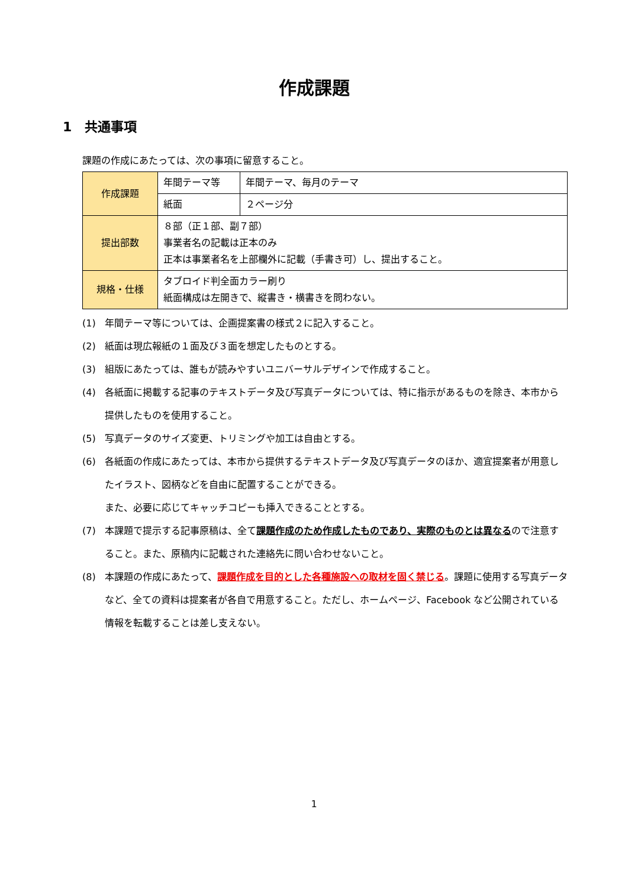作成課題
1　共通事項
課題の作成にあたっては、次の事項に留意すること。
| 作成課題 | 年間テーマ等 | 年間テーマ、毎月のテーマ |
| | 紙面 | ２ページ分 |
| 提出部数 | ８部（正１部、副７部） 事業者名の記載は正本のみ 正本は事業者名を上部欄外に記載（手書き可）し、提出すること。 | |
| 規格・仕様 | タブロイド判全面カラー刷り 紙面構成は左開きで、縦書き・横書きを問わない。 | |
(1) 年間テーマ等については、企画提案書の様式２に記入すること。
(2) 紙面は現広報紙の１面及び３面を想定したものとする。
(3) 組版にあたっては、誰もが読みやすいユニバーサルデザインで作成すること。
(4) 各紙面に掲載する記事のテキストデータ及び写真データについては、特に指示があるものを除き、本市から提供したものを使用すること。
(5) 写真データのサイズ変更、トリミングや加工は自由とする。
(6) 各紙面の作成にあたっては、本市から提供するテキストデータ及び写真データのほか、適宜提案者が用意したイラスト、図柄などを自由に配置することができる。
また、必要に応じてキャッチコピーも挿入できることとする。
(7) 本課題で提示する記事原稿は、全て課題作成のため作成したものであり、実際のものとは異なるので注意すること。また、原稿内に記載された連絡先に問い合わせないこと。
(8) 本課題の作成にあたって、課題作成を目的とした各種施設への取材を固く禁じる。課題に使用する写真データなど、全ての資料は提案者が各自で用意すること。ただし、ホームページ、Facebook など公開されている情報を転載することは差し支えない。
1